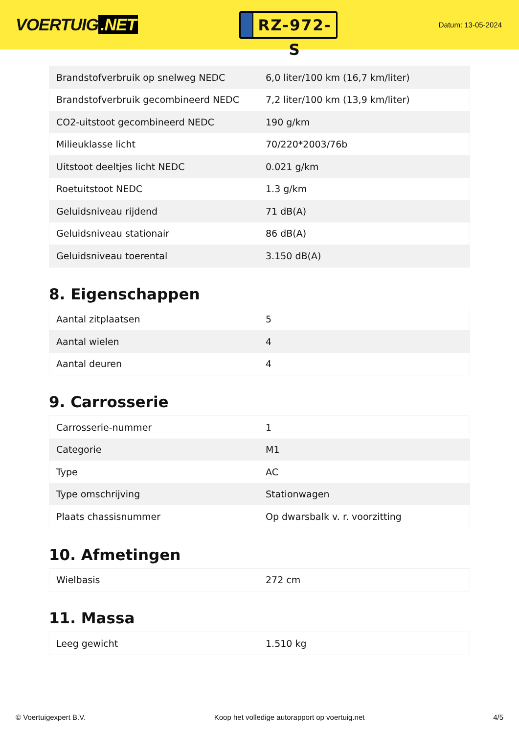VOERTUIG.NET
RZ-972-S
Datum: 13-05-2024
| Brandstofverbruik op snelweg NEDC | 6,0 liter/100 km (16,7 km/liter) |
| Brandstofverbruik gecombineerd NEDC | 7,2 liter/100 km (13,9 km/liter) |
| CO2-uitstoot gecombineerd NEDC | 190 g/km |
| Milieuklasse licht | 70/220*2003/76b |
| Uitstoot deeltjes licht NEDC | 0.021 g/km |
| Roetuitstoot NEDC | 1.3 g/km |
| Geluidsniveau rijdend | 71 dB(A) |
| Geluidsniveau stationair | 86 dB(A) |
| Geluidsniveau toerental | 3.150 dB(A) |
8. Eigenschappen
| Aantal zitplaatsen | 5 |
| Aantal wielen | 4 |
| Aantal deuren | 4 |
9. Carrosserie
| Carrosserie-nummer | 1 |
| Categorie | M1 |
| Type | AC |
| Type omschrijving | Stationwagen |
| Plaats chassisnummer | Op dwarsbalk v. r. voorzitting |
10. Afmetingen
| Wielbasis | 272 cm |
11. Massa
| Leeg gewicht | 1.510 kg |
© Voertuigexpert B.V. Koop het volledige autorapport op voertuig.net 4/5